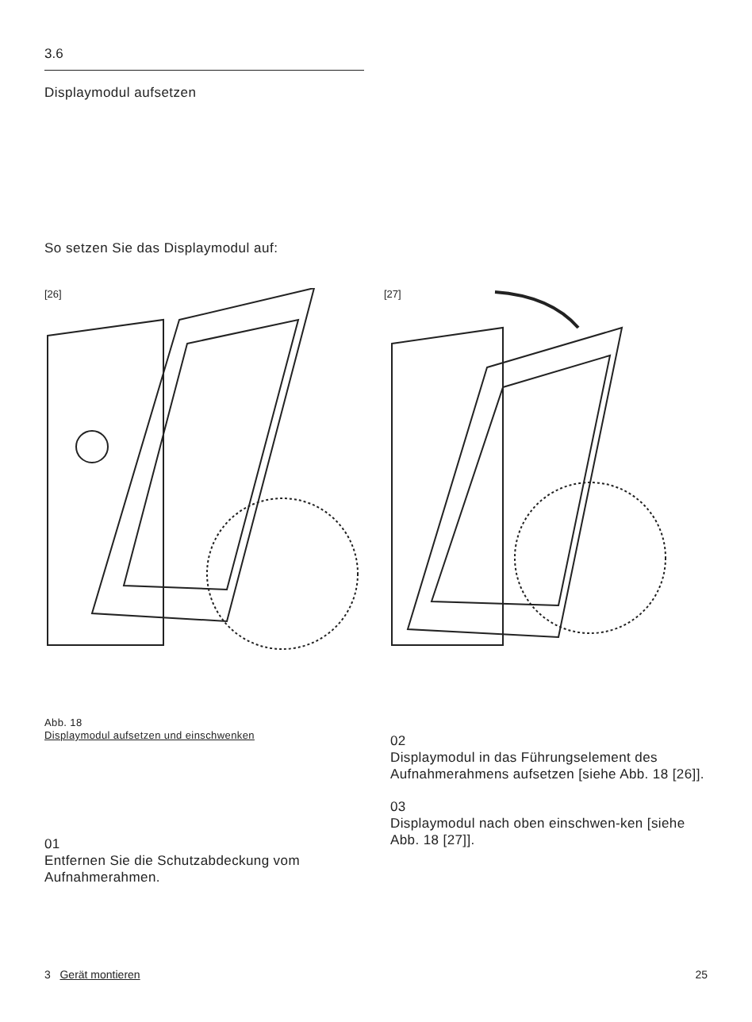3.6
Displaymodul aufsetzen
So setzen Sie das Displaymodul auf:
[26] [27]
Abb. 18
Displaymodul aufsetzen und einschwenken
01
Entfernen Sie die Schutzabdeckung vom Aufnahmerahmen.
02
Displaymodul in das Führungselement des Aufnahmerahmens aufsetzen [siehe Abb. 18 [26]].
03
Displaymodul nach oben einschwen-ken [siehe Abb. 18 [27]].
3 Gerät montieren 25